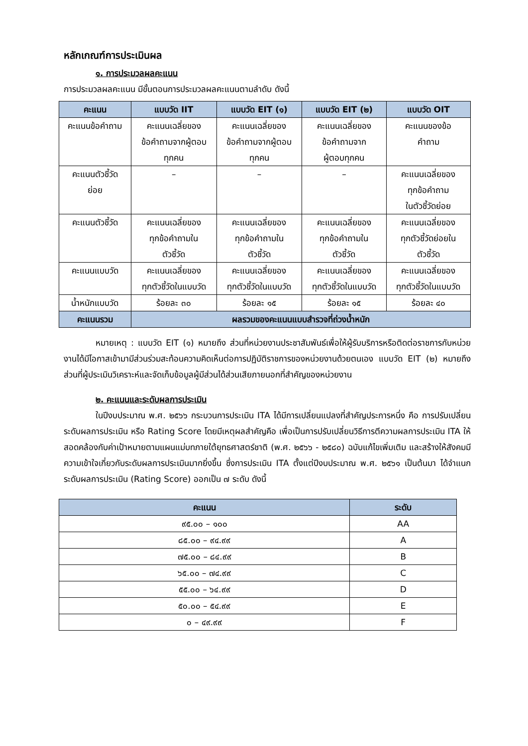หลักเกณฑ์การประเมินผล
๑. การประมวลผลคะแนน
การประมวลผลคะแนน มีขั้นตอนการประมวลผลคะแนนตามลำดับ ดังนี้
| คะแนน | แบบวัด IIT | แบบวัด EIT (๑) | แบบวัด EIT (๒) | แบบวัด OIT |
| --- | --- | --- | --- | --- |
| คะแนนข้อคำถาม | คะแนนเฉลี่ยของ ข้อคำถามจากผู้ตอบ ทุกคน | คะแนนเฉลี่ยของ ข้อคำถามจากผู้ตอบ ทุกคน | คะแนนเฉลี่ยของ ข้อคำถามจาก ผู้ตอบทุกคน | คะแนนของข้อ คำถาม |
| คะแนนตัวชี้วัด ย่อย | – | – | – | คะแนนเฉลี่ยของ ทุกข้อคำถาม ในตัวชี้วัดย่อย |
| คะแนนตัวชี้วัด | คะแนนเฉลี่ยของ ทุกข้อคำถามใน ตัวชี้วัด | คะแนนเฉลี่ยของ ทุกข้อคำถามใน ตัวชี้วัด | คะแนนเฉลี่ยของ ทุกข้อคำถามใน ตัวชี้วัด | คะแนนเฉลี่ยของ ทุกตัวชี้วัดย่อยใน ตัวชี้วัด |
| คะแนนแบบวัด | คะแนนเฉลี่ยของ ทุกตัวชี้วัดในแบบวัด | คะแนนเฉลี่ยของ ทุกตัวชี้วัดในแบบวัด | คะแนนเฉลี่ยของ ทุกตัวชี้วัดในแบบวัด | คะแนนเฉลี่ยของ ทุกตัวชี้วัดในแบบวัด |
| น้ำหนักแบบวัด | ร้อยละ ๓๐ | ร้อยละ ๑๕ | ร้อยละ ๑๕ | ร้อยละ ๔๐ |
| คะแนนรวม | ผลรวมของคะแนนแบบสำรวจที่ถ่วงน้ำหนัก | | | |
หมายเหตุ : แบบวัด EIT (๑) หมายถึง ส่วนที่หน่วยงานประชาสัมพันธ์เพื่อให้ผู้รับบริการหรือติดต่อราชการกับหน่วยงานได้มีโอกาสเข้ามามีส่วนร่วมสะท้อนความคิดเห็นต่อการปฏิบัติราชการของหน่วยงานด้วยตนเอง แบบวัด EIT (๒) หมายถึง ส่วนที่ผู้ประเมินวิเคราะห์และจัดเก็บข้อมูลผู้มีส่วนได้ส่วนเสียภายนอกที่สำคัญของหน่วยงาน
๒. คะแนนและระดับผลการประเมิน
ในปีงบประมาณ พ.ศ. ๒๕๖๖ กระบวนการประเมิน ITA ได้มีการเปลี่ยนแปลงที่สำคัญประการหนึ่ง คือ การปรับเปลี่ยนระดับผลการประเมิน หรือ Rating Score โดยมีเหตุผลสำคัญคือ เพื่อเป็นการปรับเปลี่ยนวิธีการตีความผลการประเมิน ITA ให้สอดคล้องกับค่าเป้าหมายตามแผนแม่บทภายใต้ยุทธศาสตร์ชาติ (พ.ศ. ๒๕๖๖ - ๒๕๘๐) ฉบับแก้ไขเพิ่มเติม และสร้างให้สังคมมีความเข้าใจเกี่ยวกับระดับผลการประเมินมากยิ่งขึ้น ซึ่งการประเมิน ITA ตั้งแต่ปีงบประมาณ พ.ศ. ๒๕๖๑ เป็นต้นมา ได้จำแนกระดับผลการประเมิน (Rating Score) ออกเป็น ๗ ระดับ ดังนี้
| คะแนน | ระดับ |
| --- | --- |
| ๙๕.๐๐ – ๑๐๐ | AA |
| ๘๕.๐๐ – ๙๔.๙๙ | A |
| ๗๕.๐๐ – ๘๔.๙๙ | B |
| ๖๕.๐๐ – ๗๔.๙๙ | C |
| ๕๕.๐๐ – ๖๔.๙๙ | D |
| ๕๐.๐๐ – ๕๔.๙๙ | E |
| ๐ – ๔๙.๙๙ | F |